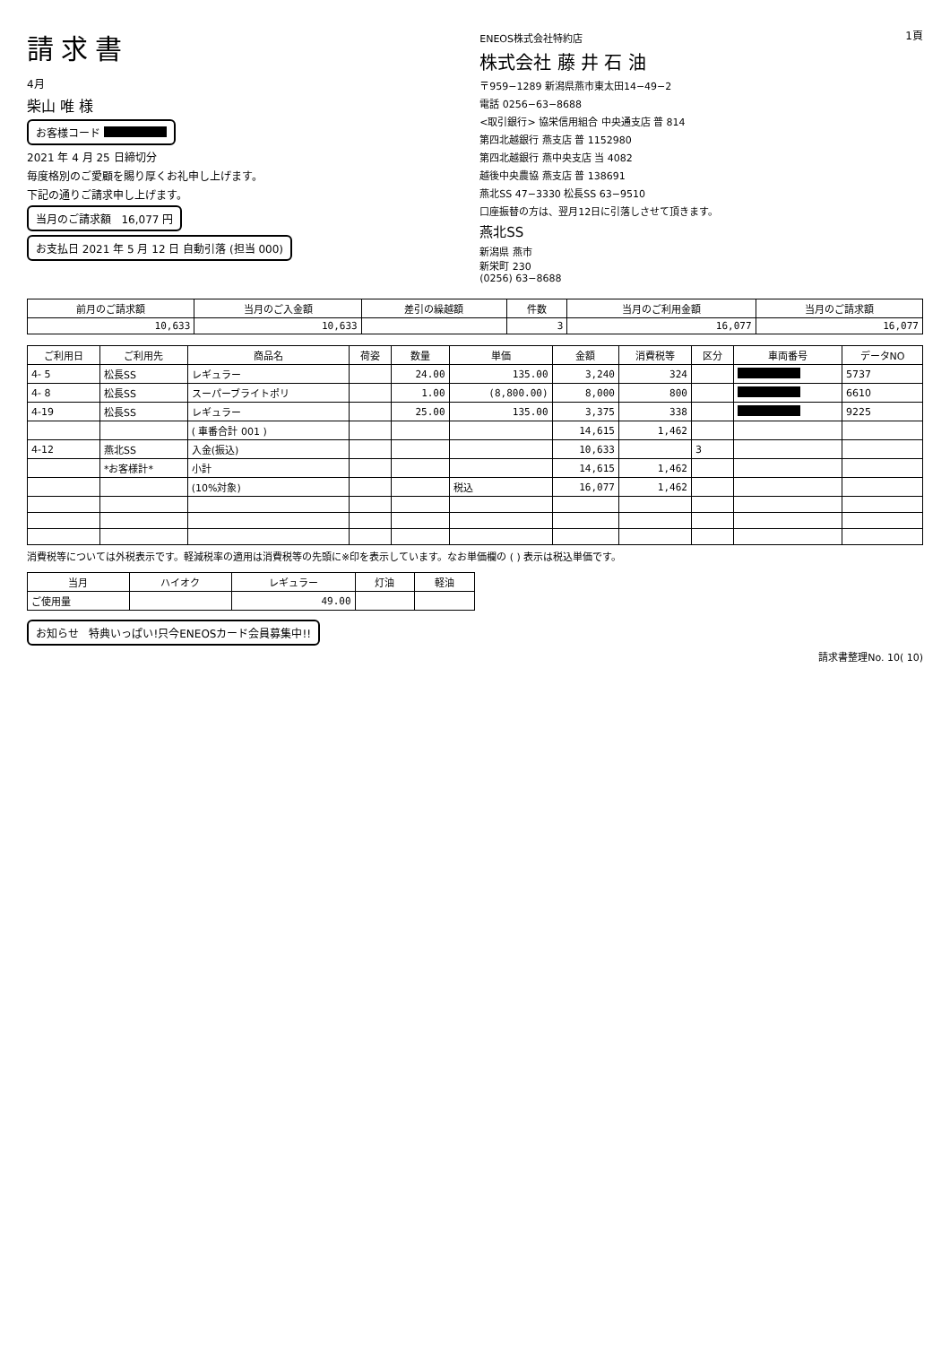請求書
4月
柴山 唯 様
お客様コード
2021 年 4 月 25 日締切分
毎度格別のご愛顧を賜り厚くお礼申し上げます。
下記の通りご請求申し上げます。
当月のご請求額 16,077 円
お支払日 2021 年 5 月 12 日 自動引落 (担当 000)
ENEOS株式会社特約店
株式会社 藤 井 石 油
〒959−1289 新潟県燕市東太田14−49−2
電話 0256−63−8688
<取引銀行> 協栄信用組合 中央通支店 普 814
第四北越銀行 燕支店 普 1152980
第四北越銀行 燕中央支店 当 4082
越後中央農協 燕支店 普 138691
燕北SS 47−3330 松長SS 63−9510
口座振替の方は、翌月12日に引落しさせて頂きます。
燕北SS
新潟県 燕市
新栄町 230
(0256) 63−8688
1頁
| 前月のご請求額 | 当月のご入金額 | 差引の繰越額 | 件数 | 当月のご利用金額 | 当月のご請求額 |
| --- | --- | --- | --- | --- | --- |
| 10,633 | 10,633 | | 3 | 16,077 | 16,077 |
| ご利用日 | ご利用先 | 商品名 | 荷姿 | 数量 | 単価 | 金額 | 消費税等 | 区分 | 車両番号 | データNO |
| --- | --- | --- | --- | --- | --- | --- | --- | --- | --- | --- |
| 4- 5 | 松長SS | レギュラー | | 24.00 | 135.00 | 3,240 | 324 | | | 5737 |
| 4- 8 | 松長SS | スーパーブライトポリ | | 1.00 | (8,800.00) | 8,000 | 800 | | | 6610 |
| 4-19 | 松長SS | レギュラー | | 25.00 | 135.00 | 3,375 | 338 | | | 9225 |
| | | ( 車番合計 001 ) | | | | 14,615 | 1,462 | | | |
| 4-12 | 燕北SS | 入金(振込) | | | | 10,633 | | 3 | | |
| | *お客様計* | 小計 | | | | 14,615 | 1,462 | | | |
| | | (10%対象) | | | 税込 | 16,077 | 1,462 | | | |
消費税等については外税表示です。軽減税率の適用は消費税等の先頭に※印を表示しています。なお単価欄の ( ) 表示は税込単価です。
| 当月 | ハイオク | レギュラー | 灯油 | 軽油 |
| --- | --- | --- | --- | --- |
| ご使用量 | | 49.00 | | |
お知らせ 特典いっぱい!只今ENEOSカード会員募集中!!
請求書整理No. 10( 10)